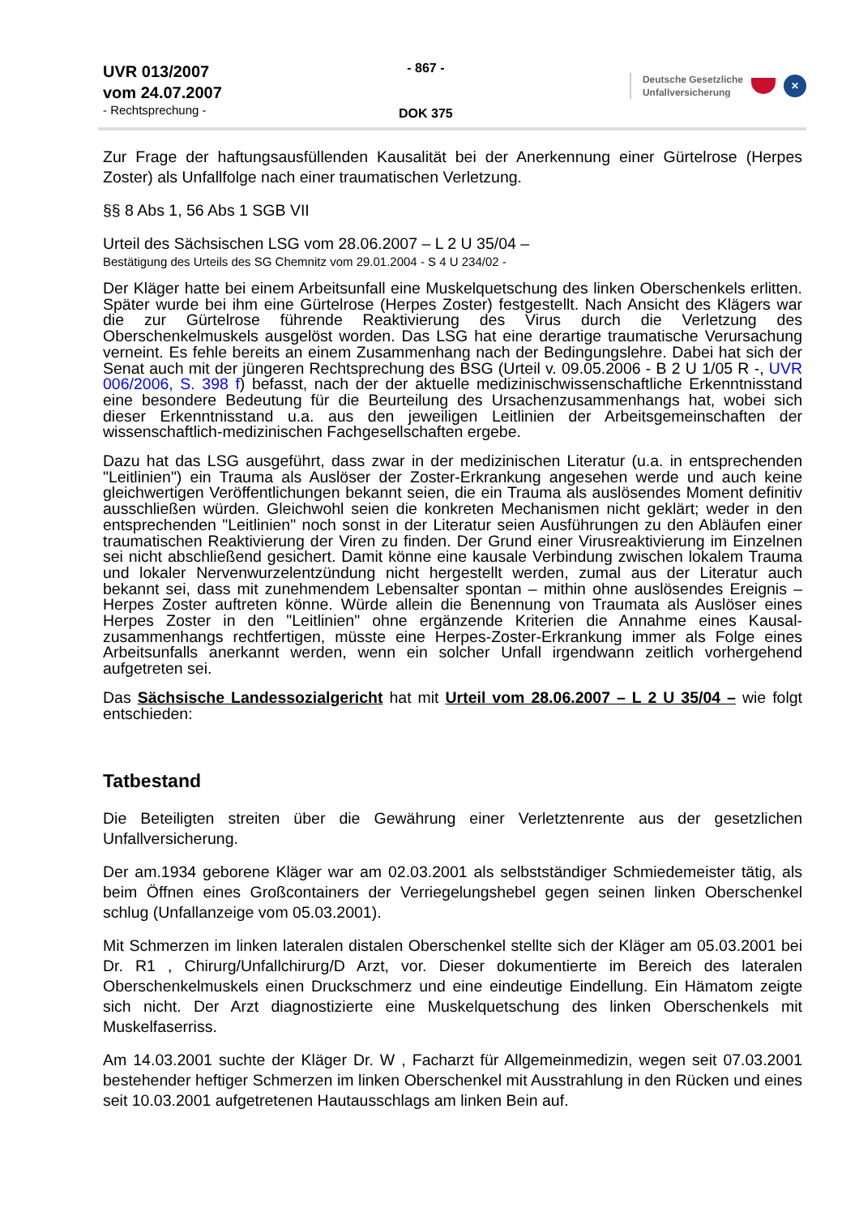UVR 013/2007
vom 24.07.2007
- Rechtsprechung -
- 867 -
DOK 375
Deutsche Gesetzliche
Unfallversicherung ✕
Zur Frage der haftungsausfüllenden Kausalität bei der Anerkennung einer Gürtelrose (Herpes Zoster) als Unfallfolge nach einer traumatischen Verletzung.
§§ 8 Abs 1, 56 Abs 1 SGB VII
Urteil des Sächsischen LSG vom 28.06.2007 – L 2 U 35/04 –
Bestätigung des Urteils des SG Chemnitz vom 29.01.2004 - S 4 U 234/02 -
Der Kläger hatte bei einem Arbeitsunfall eine Muskelquetschung des linken Oberschenkels erlitten. Später wurde bei ihm eine Gürtelrose (Herpes Zoster) festgestellt. Nach Ansicht des Klägers war die zur Gürtelrose führende Reaktivierung des Virus durch die Verletzung des Oberschenkelmuskels ausgelöst worden. Das LSG hat eine derartige traumatische Verursachung verneint. Es fehle bereits an einem Zusammenhang nach der Bedingungslehre. Dabei hat sich der Senat auch mit der jüngeren Rechtsprechung des BSG (Urteil v. 09.05.2006 - B 2 U 1/05 R -, UVR 006/2006, S. 398 f) befasst, nach der der aktuelle medizinischwissenschaftliche Erkenntnisstand eine besondere Bedeutung für die Beurteilung des Ursachenzusammenhangs hat, wobei sich dieser Erkenntnisstand u.a. aus den jeweiligen Leitlinien der Arbeitsgemeinschaften der wissenschaftlich-medizinischen Fachgesellschaften ergebe.
Dazu hat das LSG ausgeführt, dass zwar in der medizinischen Literatur (u.a. in entsprechenden "Leitlinien") ein Trauma als Auslöser der Zoster-Erkrankung angesehen werde und auch keine gleichwertigen Veröffentlichungen bekannt seien, die ein Trauma als auslösendes Moment definitiv ausschließen würden. Gleichwohl seien die konkreten Mechanismen nicht geklärt; weder in den entsprechenden "Leitlinien" noch sonst in der Literatur seien Ausführungen zu den Abläufen einer traumatischen Reaktivierung der Viren zu finden. Der Grund einer Virusreaktivierung im Einzelnen sei nicht abschließend gesichert. Damit könne eine kausale Verbindung zwischen lokalem Trauma und lokaler Nervenwurzelentzündung nicht hergestellt werden, zumal aus der Literatur auch bekannt sei, dass mit zunehmendem Lebensalter spontan – mithin ohne auslösendes Ereignis – Herpes Zoster auftreten könne. Würde allein die Benennung von Traumata als Auslöser eines Herpes Zoster in den "Leitlinien" ohne ergänzende Kriterien die Annahme eines Kausal-zusammenhangs rechtfertigen, müsste eine Herpes-Zoster-Erkrankung immer als Folge eines Arbeitsunfalls anerkannt werden, wenn ein solcher Unfall irgendwann zeitlich vorhergehend aufgetreten sei.
Das Sächsische Landessozialgericht hat mit Urteil vom 28.06.2007 – L 2 U 35/04 – wie folgt entschieden:
Tatbestand
Die Beteiligten streiten über die Gewährung einer Verletztenrente aus der gesetzlichen Unfallversicherung.
Der am.1934 geborene Kläger war am 02.03.2001 als selbstständiger Schmiedemeister tätig, als beim Öffnen eines Großcontainers der Verriegelungshebel gegen seinen linken Oberschenkel schlug (Unfallanzeige vom 05.03.2001).
Mit Schmerzen im linken lateralen distalen Oberschenkel stellte sich der Kläger am 05.03.2001 bei Dr. R1 , Chirurg/Unfallchirurg/D Arzt, vor. Dieser dokumentierte im Bereich des lateralen Oberschenkelmuskels einen Druckschmerz und eine eindeutige Eindellung. Ein Hämatom zeigte sich nicht. Der Arzt diagnostizierte eine Muskelquetschung des linken Oberschenkels mit Muskelfaserriss.
Am 14.03.2001 suchte der Kläger Dr. W , Facharzt für Allgemeinmedizin, wegen seit 07.03.2001 bestehender heftiger Schmerzen im linken Oberschenkel mit Ausstrahlung in den Rücken und eines seit 10.03.2001 aufgetretenen Hautausschlags am linken Bein auf.